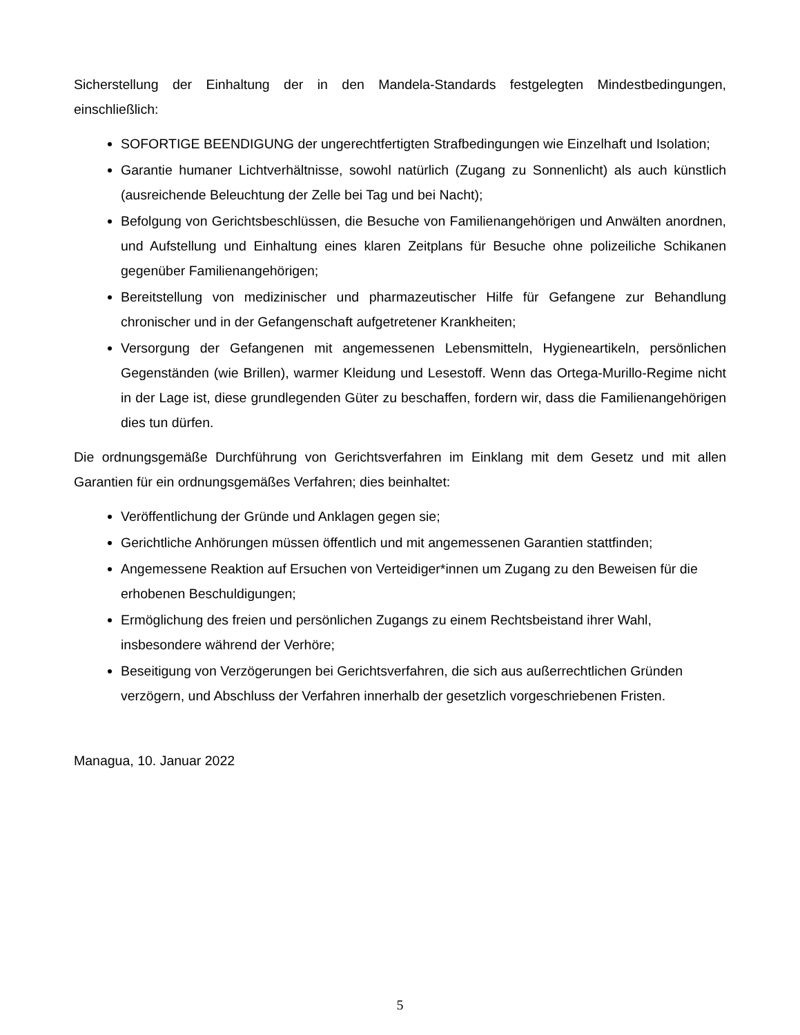Sicherstellung der Einhaltung der in den Mandela-Standards festgelegten Mindestbedingungen, einschließlich:
SOFORTIGE BEENDIGUNG der ungerechtfertigten Strafbedingungen wie Einzelhaft und Isolation;
Garantie humaner Lichtverhältnisse, sowohl natürlich (Zugang zu Sonnenlicht) als auch künstlich (ausreichende Beleuchtung der Zelle bei Tag und bei Nacht);
Befolgung von Gerichtsbeschlüssen, die Besuche von Familienangehörigen und Anwälten anordnen, und Aufstellung und Einhaltung eines klaren Zeitplans für Besuche ohne polizeiliche Schikanen gegenüber Familienangehörigen;
Bereitstellung von medizinischer und pharmazeutischer Hilfe für Gefangene zur Behandlung chronischer und in der Gefangenschaft aufgetretener Krankheiten;
Versorgung der Gefangenen mit angemessenen Lebensmitteln, Hygieneartikeln, persönlichen Gegenständen (wie Brillen), warmer Kleidung und Lesestoff. Wenn das Ortega-Murillo-Regime nicht in der Lage ist, diese grundlegenden Güter zu beschaffen, fordern wir, dass die Familienangehörigen dies tun dürfen.
Die ordnungsgemäße Durchführung von Gerichtsverfahren im Einklang mit dem Gesetz und mit allen Garantien für ein ordnungsgemäßes Verfahren; dies beinhaltet:
Veröffentlichung der Gründe und Anklagen gegen sie;
Gerichtliche Anhörungen müssen öffentlich und mit angemessenen Garantien stattfinden;
Angemessene Reaktion auf Ersuchen von Verteidiger*innen um Zugang zu den Beweisen für die erhobenen Beschuldigungen;
Ermöglichung des freien und persönlichen Zugangs zu einem Rechtsbeistand ihrer Wahl, insbesondere während der Verhöre;
Beseitigung von Verzögerungen bei Gerichtsverfahren, die sich aus außerrechtlichen Gründen verzögern, und Abschluss der Verfahren innerhalb der gesetzlich vorgeschriebenen Fristen.
Managua, 10. Januar 2022
5